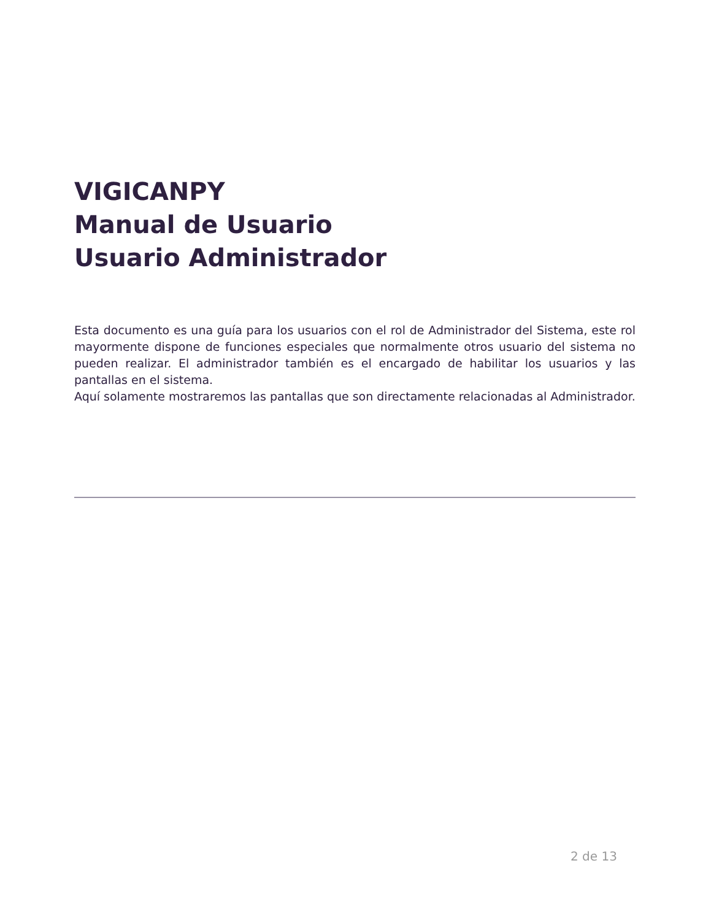VIGICANPY
Manual de Usuario
Usuario Administrador
Esta documento es una guía para los usuarios con el rol de Administrador del Sistema, este rol mayormente dispone de funciones especiales que normalmente otros usuario del sistema no pueden realizar. El administrador también es el encargado de habilitar los usuarios y las pantallas en el sistema.
Aquí solamente mostraremos las pantallas que son directamente relacionadas al Administrador.
2 de 13